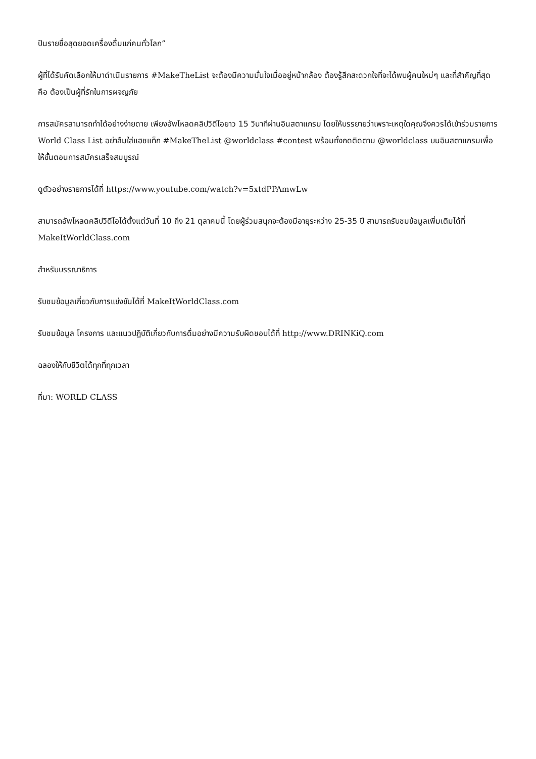ปันรายชื่อสุดยอดเครื่องดื่มแก่คนทั่วโลก”
ผู้ที่ได้รับคัดเลือกให้มาดำเนินรายการ #MakeTheList จะต้องมีความมั่นใจเมื่ออยู่หน้ากล้อง ต้องรู้สึกสะดวกใจที่จะได้พบผู้คนใหม่ๆ และที่สำคัญที่สุดคือ ต้องเป็นผู้ที่รักในการผจญภัย
การสมัครสามารถทำได้อย่างง่ายดาย เพียงอัพโหลดคลิปวิดีโอยาว 15 วินาทีผ่านอินสตาแกรม โดยให้บรรยายว่าเพราะเหตุใดคุณจึงควรได้เข้าร่วมรายการ World Class List อย่าลืมใส่แฮชแท็ก #MakeTheList @worldclass #contest พร้อมทั้งกดติดตาม @worldclass บนอินสตาแกรมเพื่อให้ขั้นตอนการสมัครเสร็จสมบูรณ์
ดูตัวอย่างรายการได้ที่ https://www.youtube.com/watch?v=5xtdPPAmwLw
สามารถอัพโหลดคลิปวิดีโอได้ตั้งแต่วันที่ 10 ถึง 21 ตุลาคมนี้ โดยผู้ร่วมสนุกจะต้องมีอายุระหว่าง 25-35 ปี สามารถรับชมข้อมูลเพิ่มเติมได้ที่ MakeItWorldClass.com
สำหรับบรรณาธิการ
รับชมข้อมูลเกี่ยวกับการแข่งขันได้ที่ MakeItWorldClass.com
รับชมข้อมูล โครงการ และแนวปฏิบัติเกี่ยวกับการดื่มอย่างมีความรับผิดชอบได้ที่ http://www.DRINKiQ.com
ฉลองให้กับชีวิตได้ทุกที่ทุกเวลา
ที่มา: WORLD CLASS